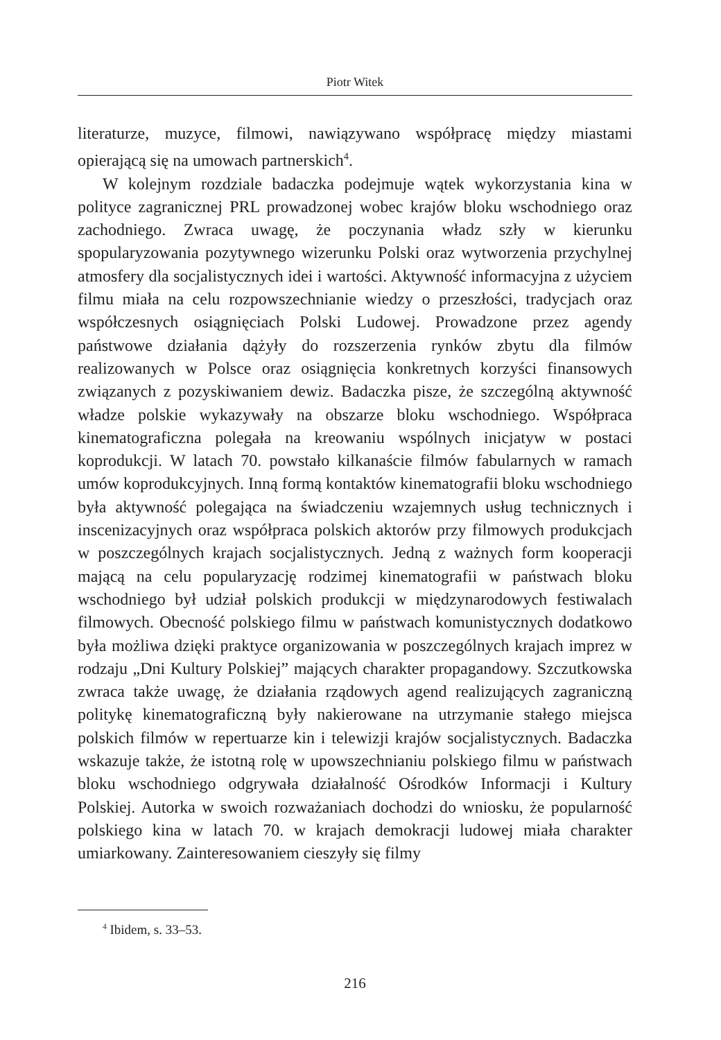Piotr Witek
literaturze, muzyce, filmowi, nawiązywano współpracę między miastami opierającą się na umowach partnerskich<sup>4</sup>.
W kolejnym rozdziale badaczka podejmuje wątek wykorzystania kina w polityce zagranicznej PRL prowadzonej wobec krajów bloku wschodniego oraz zachodniego. Zwraca uwagę, że poczynania władz szły w kierunku spopularyzowania pozytywnego wizerunku Polski oraz wytworzenia przychylnej atmosfery dla socjalistycznych idei i wartości. Aktywność informacyjna z użyciem filmu miała na celu rozpowszechnianie wiedzy o przeszłości, tradycjach oraz współczesnych osiągnięciach Polski Ludowej. Prowadzone przez agendy państwowe działania dążyły do rozszerzenia rynków zbytu dla filmów realizowanych w Polsce oraz osiągnięcia konkretnych korzyści finansowych związanych z pozyskiwaniem dewiz. Badaczka pisze, że szczególną aktywność władze polskie wykazywały na obszarze bloku wschodniego. Współpraca kinematograficzna polegała na kreowaniu wspólnych inicjatyw w postaci koprodukcji. W latach 70. powstało kilkanaście filmów fabularnych w ramach umów koprodukcyjnych. Inną formą kontaktów kinematografii bloku wschodniego była aktywność polegająca na świadczeniu wzajemnych usług technicznych i inscenizacyjnych oraz współpraca polskich aktorów przy filmowych produkcjach w poszczególnych krajach socjalistycznych. Jedną z ważnych form kooperacji mającą na celu popularyzację rodzimej kinematografii w państwach bloku wschodniego był udział polskich produkcji w międzynarodowych festiwalach filmowych. Obecność polskiego filmu w państwach komunistycznych dodatkowo była możliwa dzięki praktyce organizowania w poszczególnych krajach imprez w rodzaju „Dni Kultury Polskiej” mających charakter propagandowy. Szczutkowska zwraca także uwagę, że działania rządowych agend realizujących zagraniczną politykę kinematograficzną były nakierowane na utrzymanie stałego miejsca polskich filmów w repertuarze kin i telewizji krajów socjalistycznych. Badaczka wskazuje także, że istotną rolę w upowszechnianiu polskiego filmu w państwach bloku wschodniego odgrywała działalność Ośrodków Informacji i Kultury Polskiej. Autorka w swoich rozważaniach dochodzi do wniosku, że popularność polskiego kina w latach 70. w krajach demokracji ludowej miała charakter umiarkowany. Zainteresowaniem cieszyły się filmy
<sup>4</sup> Ibidem, s. 33–53.
216